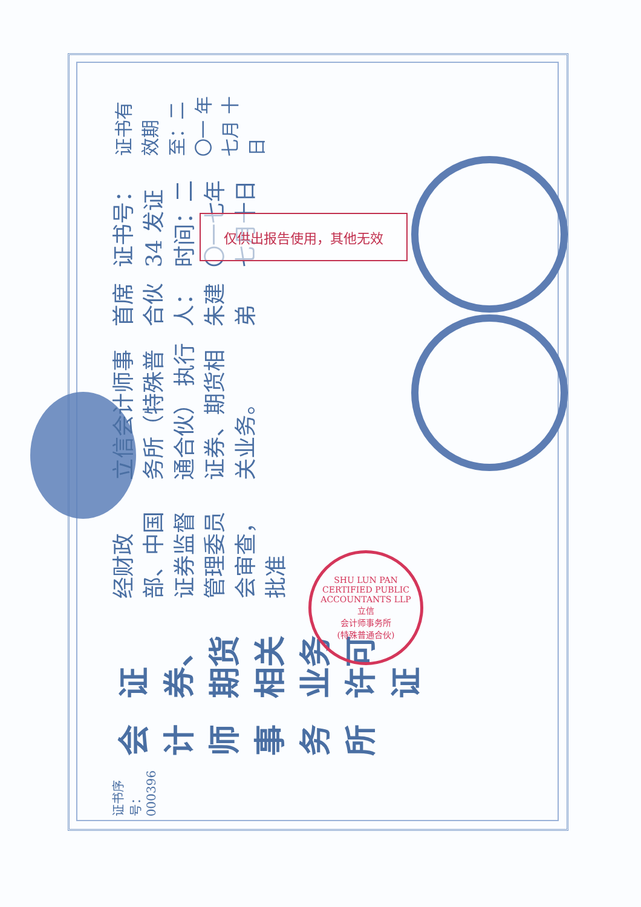证书序号：000396
会计师事务所
证券、期货相关业务许可证
经财政部、中国证券监督管理委员会审查，批准
立信会计师事务所（特殊普通合伙） 执行证券、期货相关业务。
首席合伙人：朱建弟
证书号：34 发证时间：二〇一七年七月十日
证书有效期至：二〇一 年 七月 十日
仅供出报告使用，其他无效
SHU LUN PAN CERTIFIED PUBLIC ACCOUNTANTS LLP
立信
会计师事务所
(特殊普通合伙)